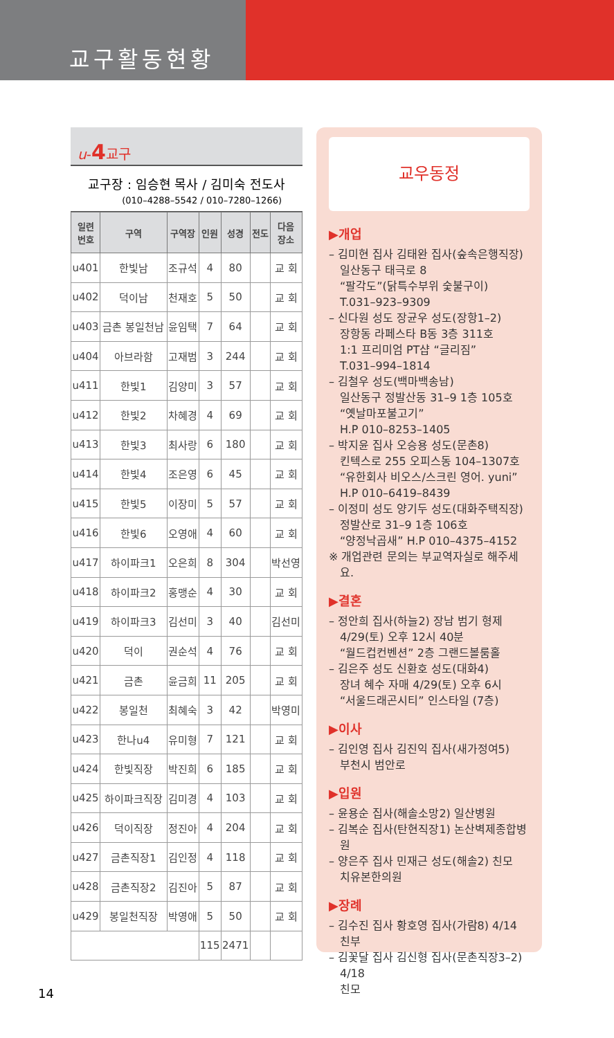교구활동현황
u-4교구
교구장 : 임승현 목사 / 김미숙 전도사
(010–4288–5542 / 010–7280–1266)
| 일련 번호 | 구역 | 구역장 | 인원 | 성경 | 전도 | 다음 장소 |
| --- | --- | --- | --- | --- | --- | --- |
| u401 | 한빛남 | 조규석 | 4 | 80 | | 교 회 |
| u402 | 덕이남 | 천재호 | 5 | 50 | | 교 회 |
| u403 | 금촌 봉일천남 | 윤임택 | 7 | 64 | | 교 회 |
| u404 | 아브라함 | 고재범 | 3 | 244 | | 교 회 |
| u411 | 한빛1 | 김양미 | 3 | 57 | | 교 회 |
| u412 | 한빛2 | 차혜경 | 4 | 69 | | 교 회 |
| u413 | 한빛3 | 최사랑 | 6 | 180 | | 교 회 |
| u414 | 한빛4 | 조은영 | 6 | 45 | | 교 회 |
| u415 | 한빛5 | 이장미 | 5 | 57 | | 교 회 |
| u416 | 한빛6 | 오영애 | 4 | 60 | | 교 회 |
| u417 | 하이파크1 | 오은희 | 8 | 304 | | 박선영 |
| u418 | 하이파크2 | 홍맹순 | 4 | 30 | | 교 회 |
| u419 | 하이파크3 | 김선미 | 3 | 40 | | 김선미 |
| u420 | 덕이 | 권순석 | 4 | 76 | | 교 회 |
| u421 | 금촌 | 윤금희 | 11 | 205 | | 교 회 |
| u422 | 봉일천 | 최혜숙 | 3 | 42 | | 박영미 |
| u423 | 한나u4 | 유미형 | 7 | 121 | | 교 회 |
| u424 | 한빛직장 | 박진희 | 6 | 185 | | 교 회 |
| u425 | 하이파크직장 | 김미경 | 4 | 103 | | 교 회 |
| u426 | 덕이직장 | 정진아 | 4 | 204 | | 교 회 |
| u427 | 금촌직장1 | 김인정 | 4 | 118 | | 교 회 |
| u428 | 금촌직장2 | 김진아 | 5 | 87 | | 교 회 |
| u429 | 봉일천직장 | 박영애 | 5 | 50 | | 교 회 |
| | | | 115 | 2471 | | |
교우동정
▶개업
– 김미현 집사 김태완 집사(숲속은행직장)
일산동구 태극로 8
“팔각도”(닭특수부위 숯불구이)
T.031–923–9309
– 신다원 성도 장균우 성도(장항1–2)
장항동 라페스타 B동 3층 311호
1:1 프리미엄 PT샵 “글리짐”
T.031–994–1814
– 김철우 성도(백마백송남)
일산동구 정발산동 31–9 1층 105호
“옛날마포불고기”
H.P 010–8253–1405
– 박지윤 집사 오승용 성도(문촌8)
킨텍스로 255 오피스동 104–1307호
“유한회사 비오스/스크린 영어. yuni”
H.P 010–6419–8439
– 이정미 성도 양기두 성도(대화주택직장)
정발산로 31–9 1층 106호
“양정낙곱새” H.P 010–4375–4152
※ 개업관련 문의는 부교역자실로 해주세요.
▶결혼
– 정안희 집사(하늘2) 장남 범기 형제
4/29(토) 오후 12시 40분
“월드컵컨벤션” 2층 그랜드볼룸홀
– 김은주 성도 신환호 성도(대화4)
장녀 혜수 자매 4/29(토) 오후 6시
“서울드래곤시티” 인스타일 (7층)
▶이사
– 김인영 집사 김진익 집사(새가정여5)
부천시 범안로
▶입원
– 윤용순 집사(해솔소망2) 일산병원
– 김복순 집사(탄현직장1) 논산벽제종합병원
– 양은주 집사 민재근 성도(해솔2) 친모
치유본한의원
▶장례
– 김수진 집사 황호영 집사(가람8) 4/14 친부
– 김꽃달 집사 김신형 집사(문촌직장3–2) 4/18
친모
14